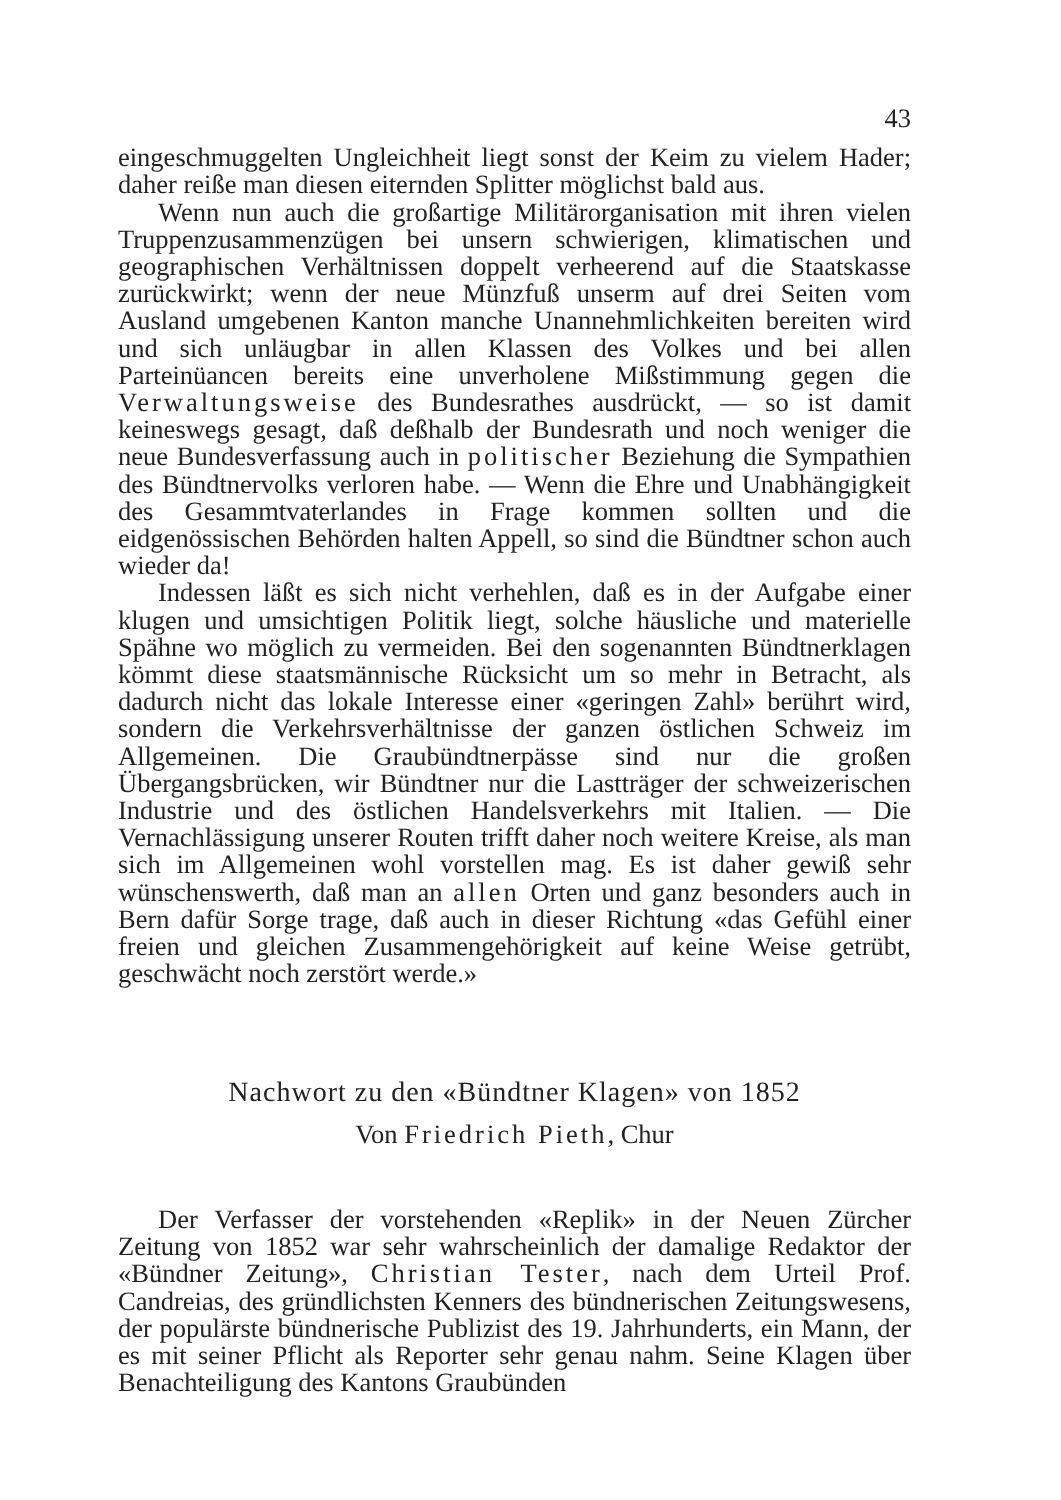43
eingeschmuggelten Ungleichheit liegt sonst der Keim zu vielem Hader; daher reiße man diesen eiternden Splitter möglichst bald aus.
Wenn nun auch die großartige Militärorganisation mit ihren vielen Truppenzusammenzügen bei unsern schwierigen, klimatischen und geographischen Verhältnissen doppelt verheerend auf die Staatskasse zurückwirkt; wenn der neue Münzfuß unserm auf drei Seiten vom Ausland umgebenen Kanton manche Unannehmlichkeiten bereiten wird und sich unläugbar in allen Klassen des Volkes und bei allen Parteinüancen bereits eine unverholene Mißstimmung gegen die Verwaltungsweise des Bundesrathes ausdrückt, — so ist damit keineswegs gesagt, daß deßhalb der Bundesrath und noch weniger die neue Bundesverfassung auch in politischer Beziehung die Sympathien des Bündtnervolks verloren habe. — Wenn die Ehre und Unabhängigkeit des Gesammtvaterlandes in Frage kommen sollten und die eidgenössischen Behörden halten Appell, so sind die Bündtner schon auch wieder da!
Indessen läßt es sich nicht verhehlen, daß es in der Aufgabe einer klugen und umsichtigen Politik liegt, solche häusliche und materielle Spähne wo möglich zu vermeiden. Bei den sogenannten Bündtnerklagen kömmt diese staatsmännische Rücksicht um so mehr in Betracht, als dadurch nicht das lokale Interesse einer «geringen Zahl» berührt wird, sondern die Verkehrsverhältnisse der ganzen östlichen Schweiz im Allgemeinen. Die Graubündtnerpässe sind nur die großen Übergangsbrücken, wir Bündtner nur die Lastträger der schweizerischen Industrie und des östlichen Handelsverkehrs mit Italien. — Die Vernachlässigung unserer Routen trifft daher noch weitere Kreise, als man sich im Allgemeinen wohl vorstellen mag. Es ist daher gewiß sehr wünschenswerth, daß man an allen Orten und ganz besonders auch in Bern dafür Sorge trage, daß auch in dieser Richtung «das Gefühl einer freien und gleichen Zusammengehörigkeit auf keine Weise getrübt, geschwächt noch zerstört werde.»
Nachwort zu den «Bündtner Klagen» von 1852
Von Friedrich Pieth, Chur
Der Verfasser der vorstehenden «Replik» in der Neuen Zürcher Zeitung von 1852 war sehr wahrscheinlich der damalige Redaktor der «Bündner Zeitung», Christian Tester, nach dem Urteil Prof. Candreias, des gründlichsten Kenners des bündnerischen Zeitungswesens, der populärste bündnerische Publizist des 19. Jahrhunderts, ein Mann, der es mit seiner Pflicht als Reporter sehr genau nahm. Seine Klagen über Benachteiligung des Kantons Graubünden